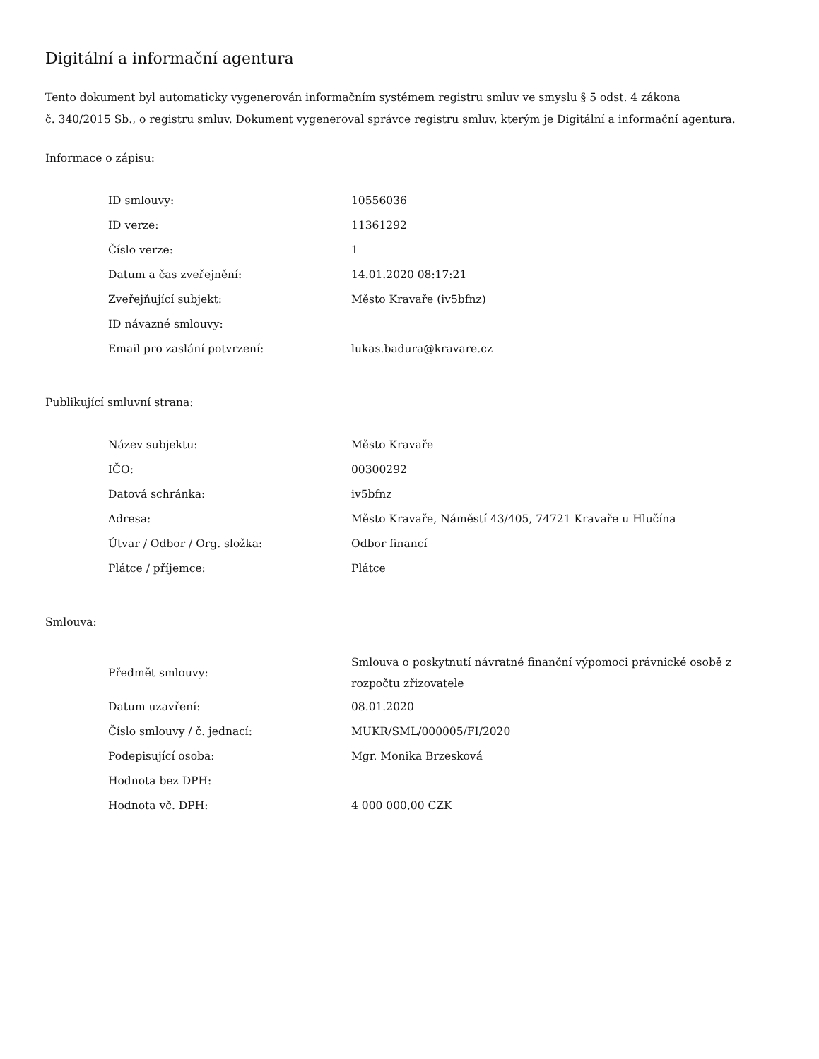Digitální a informační agentura
Tento dokument byl automaticky vygenerován informačním systémem registru smluv ve smyslu § 5 odst. 4 zákona
č. 340/2015 Sb., o registru smluv. Dokument vygeneroval správce registru smluv, kterým je Digitální a informační agentura.
Informace o zápisu:
| ID smlouvy: | 10556036 |
| ID verze: | 11361292 |
| Číslo verze: | 1 |
| Datum a čas zveřejnění: | 14.01.2020 08:17:21 |
| Zveřejňující subjekt: | Město Kravaře (iv5bfnz) |
| ID návazné smlouvy: | |
| Email pro zaslání potvrzení: | lukas.badura@kravare.cz |
Publikující smluvní strana:
| Název subjektu: | Město Kravaře |
| IČO: | 00300292 |
| Datová schránka: | iv5bfnz |
| Adresa: | Město Kravaře, Náměstí 43/405, 74721 Kravaře u Hlučína |
| Útvar / Odbor / Org. složka: | Odbor financí |
| Plátce / příjemce: | Plátce |
Smlouva:
| Předmět smlouvy: | Smlouva o poskytnutí návratné finanční výpomoci právnické osobě z rozpočtu zřizovatele |
| Datum uzavření: | 08.01.2020 |
| Číslo smlouvy / č. jednací: | MUKR/SML/000005/FI/2020 |
| Podepisující osoba: | Mgr. Monika Brzesková |
| Hodnota bez DPH: | |
| Hodnota vč. DPH: | 4 000 000,00 CZK |